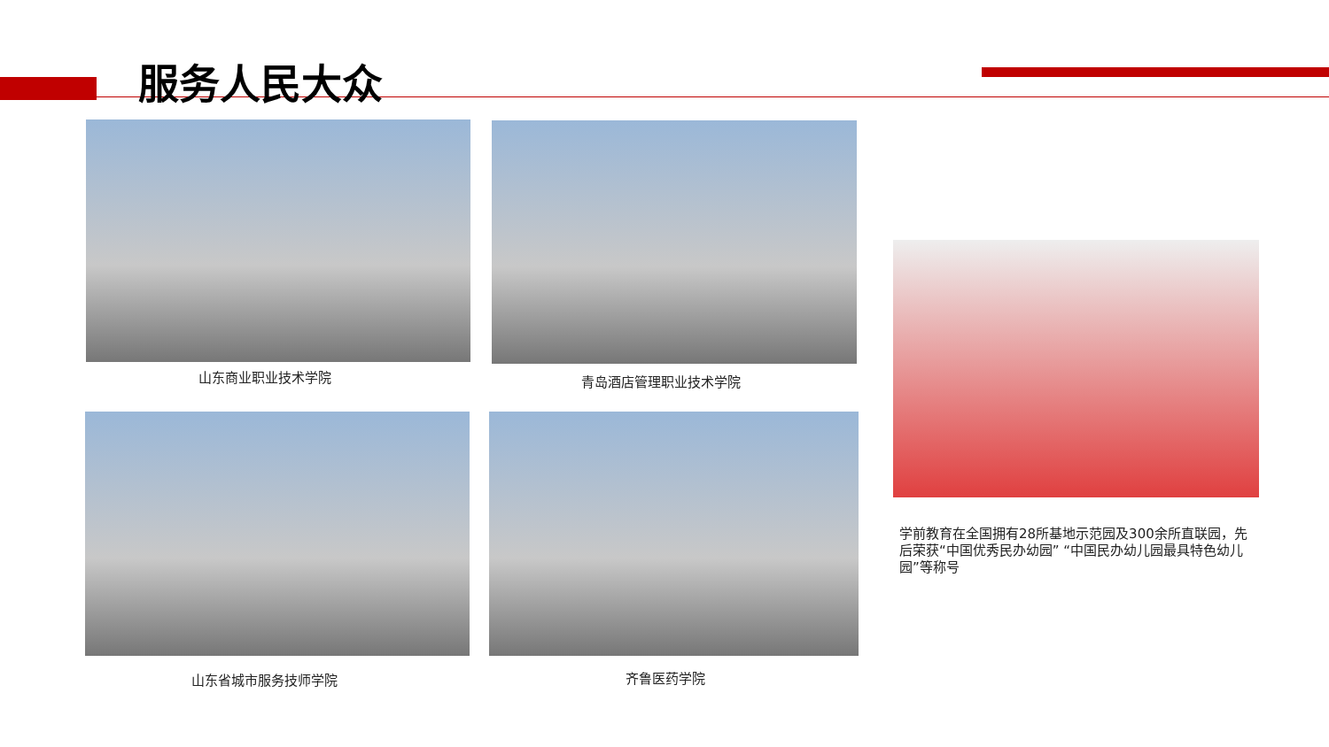服务人民大众
山东商业职业技术学院 青岛酒店管理职业技术学院
山东省城市服务技师学院 齐鲁医药学院
学前教育在全国拥有28所基地示范园及300余所直联园，先后荣获“中国优秀民办幼园” “中国民办幼儿园最具特色幼儿园”等称号